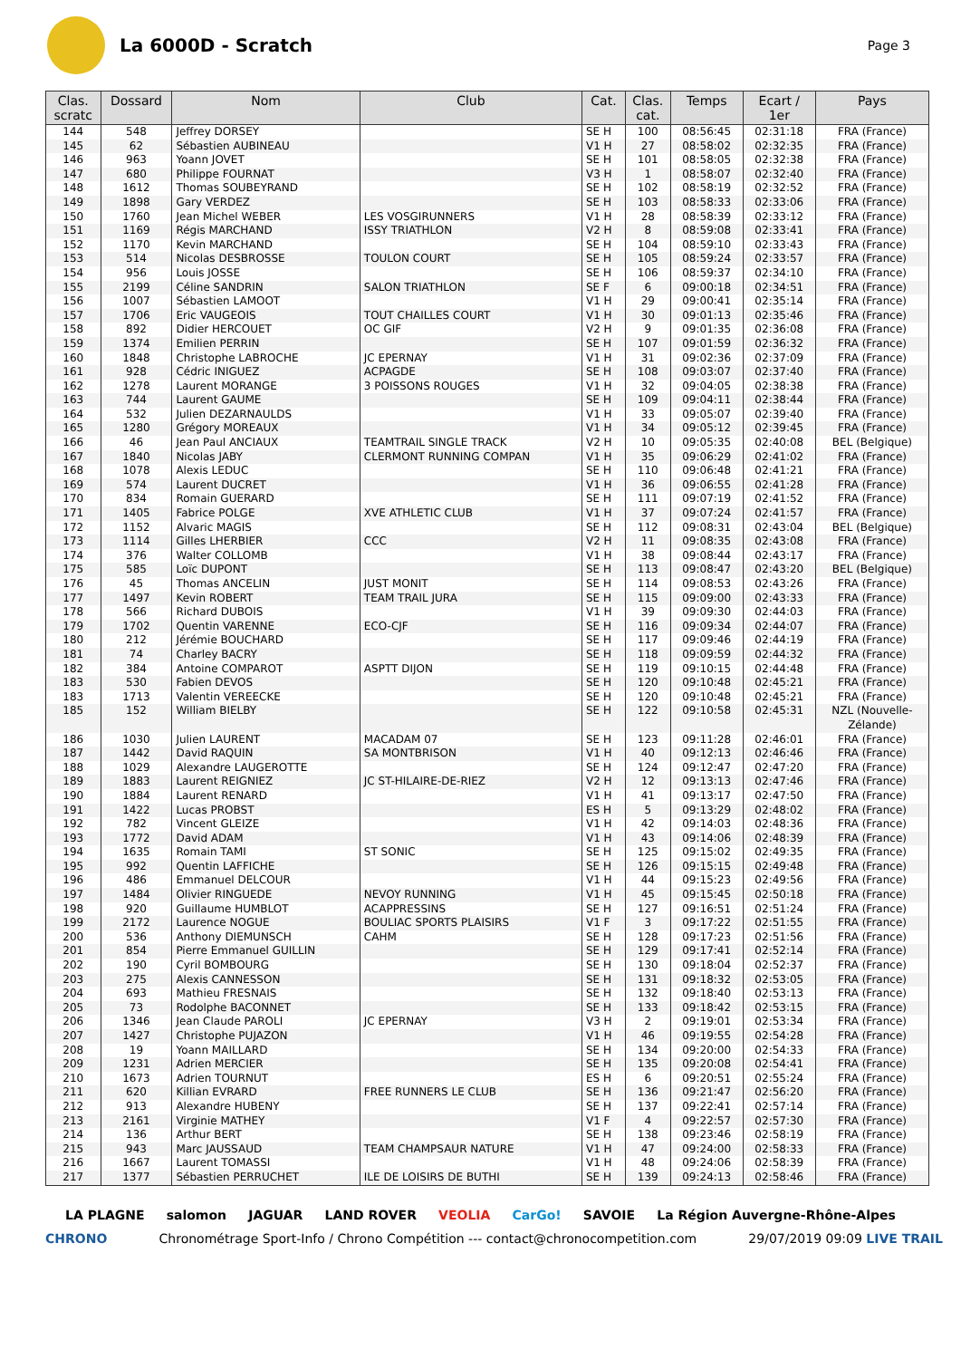La 6000D - Scratch
Page 3
| Clas. scratc | Dossard | Nom | Club | Cat. | Clas. cat. | Temps | Ecart / 1er | Pays |
| --- | --- | --- | --- | --- | --- | --- | --- | --- |
| 144 | 548 | Jeffrey DORSEY | | SE H | 100 | 08:56:45 | 02:31:18 | FRA (France) |
| 145 | 62 | Sébastien AUBINEAU | | V1 H | 27 | 08:58:02 | 02:32:35 | FRA (France) |
| 146 | 963 | Yoann JOVET | | SE H | 101 | 08:58:05 | 02:32:38 | FRA (France) |
| 147 | 680 | Philippe FOURNAT | | V3 H | 1 | 08:58:07 | 02:32:40 | FRA (France) |
| 148 | 1612 | Thomas SOUBEYRAND | | SE H | 102 | 08:58:19 | 02:32:52 | FRA (France) |
| 149 | 1898 | Gary VERDEZ | | SE H | 103 | 08:58:33 | 02:33:06 | FRA (France) |
| 150 | 1760 | Jean Michel WEBER | LES VOSGIRUNNERS | V1 H | 28 | 08:58:39 | 02:33:12 | FRA (France) |
| 151 | 1169 | Régis MARCHAND | ISSY TRIATHLON | V2 H | 8 | 08:59:08 | 02:33:41 | FRA (France) |
| 152 | 1170 | Kevin MARCHAND | | SE H | 104 | 08:59:10 | 02:33:43 | FRA (France) |
| 153 | 514 | Nicolas DESBROSSE | TOULON COURT | SE H | 105 | 08:59:24 | 02:33:57 | FRA (France) |
| 154 | 956 | Louis JOSSE | | SE H | 106 | 08:59:37 | 02:34:10 | FRA (France) |
| 155 | 2199 | Céline SANDRIN | SALON TRIATHLON | SE F | 6 | 09:00:18 | 02:34:51 | FRA (France) |
| 156 | 1007 | Sébastien LAMOOT | | V1 H | 29 | 09:00:41 | 02:35:14 | FRA (France) |
| 157 | 1706 | Eric VAUGEOIS | TOUT CHAILLES COURT | V1 H | 30 | 09:01:13 | 02:35:46 | FRA (France) |
| 158 | 892 | Didier HERCOUET | OC GIF | V2 H | 9 | 09:01:35 | 02:36:08 | FRA (France) |
| 159 | 1374 | Emilien PERRIN | | SE H | 107 | 09:01:59 | 02:36:32 | FRA (France) |
| 160 | 1848 | Christophe LABROCHE | JC EPERNAY | V1 H | 31 | 09:02:36 | 02:37:09 | FRA (France) |
| 161 | 928 | Cédric INIGUEZ | ACPAGDE | SE H | 108 | 09:03:07 | 02:37:40 | FRA (France) |
| 162 | 1278 | Laurent MORANGE | 3 POISSONS ROUGES | V1 H | 32 | 09:04:05 | 02:38:38 | FRA (France) |
| 163 | 744 | Laurent GAUME | | SE H | 109 | 09:04:11 | 02:38:44 | FRA (France) |
| 164 | 532 | Julien DEZARNAULDS | | V1 H | 33 | 09:05:07 | 02:39:40 | FRA (France) |
| 165 | 1280 | Grégory MOREAUX | | V1 H | 34 | 09:05:12 | 02:39:45 | FRA (France) |
| 166 | 46 | Jean Paul ANCIAUX | TEAMTRAIL SINGLE TRACK | V2 H | 10 | 09:05:35 | 02:40:08 | BEL (Belgique) |
| 167 | 1840 | Nicolas JABY | CLERMONT RUNNING COMPAN | V1 H | 35 | 09:06:29 | 02:41:02 | FRA (France) |
| 168 | 1078 | Alexis LEDUC | | SE H | 110 | 09:06:48 | 02:41:21 | FRA (France) |
| 169 | 574 | Laurent DUCRET | | V1 H | 36 | 09:06:55 | 02:41:28 | FRA (France) |
| 170 | 834 | Romain GUERARD | | SE H | 111 | 09:07:19 | 02:41:52 | FRA (France) |
| 171 | 1405 | Fabrice POLGE | XVE ATHLETIC CLUB | V1 H | 37 | 09:07:24 | 02:41:57 | FRA (France) |
| 172 | 1152 | Alvaric MAGIS | | SE H | 112 | 09:08:31 | 02:43:04 | BEL (Belgique) |
| 173 | 1114 | Gilles LHERBIER | CCC | V2 H | 11 | 09:08:35 | 02:43:08 | FRA (France) |
| 174 | 376 | Walter COLLOMB | | V1 H | 38 | 09:08:44 | 02:43:17 | FRA (France) |
| 175 | 585 | Loïc DUPONT | | SE H | 113 | 09:08:47 | 02:43:20 | BEL (Belgique) |
| 176 | 45 | Thomas ANCELIN | JUST MONIT | SE H | 114 | 09:08:53 | 02:43:26 | FRA (France) |
| 177 | 1497 | Kevin ROBERT | TEAM TRAIL JURA | SE H | 115 | 09:09:00 | 02:43:33 | FRA (France) |
| 178 | 566 | Richard DUBOIS | | V1 H | 39 | 09:09:30 | 02:44:03 | FRA (France) |
| 179 | 1702 | Quentin VARENNE | ECO-CJF | SE H | 116 | 09:09:34 | 02:44:07 | FRA (France) |
| 180 | 212 | Jérémie BOUCHARD | | SE H | 117 | 09:09:46 | 02:44:19 | FRA (France) |
| 181 | 74 | Charley BACRY | | SE H | 118 | 09:09:59 | 02:44:32 | FRA (France) |
| 182 | 384 | Antoine COMPAROT | ASPTT DIJON | SE H | 119 | 09:10:15 | 02:44:48 | FRA (France) |
| 183 | 530 | Fabien DEVOS | | SE H | 120 | 09:10:48 | 02:45:21 | FRA (France) |
| 183 | 1713 | Valentin VEREECKE | | SE H | 120 | 09:10:48 | 02:45:21 | FRA (France) |
| 185 | 152 | William BIELBY | | SE H | 122 | 09:10:58 | 02:45:31 | NZL (Nouvelle- Zélande) |
| 186 | 1030 | Julien LAURENT | MACADAM 07 | SE H | 123 | 09:11:28 | 02:46:01 | FRA (France) |
| 187 | 1442 | David RAQUIN | SA MONTBRISON | V1 H | 40 | 09:12:13 | 02:46:46 | FRA (France) |
| 188 | 1029 | Alexandre LAUGEROTTE | | SE H | 124 | 09:12:47 | 02:47:20 | FRA (France) |
| 189 | 1883 | Laurent REIGNIEZ | JC ST-HILAIRE-DE-RIEZ | V2 H | 12 | 09:13:13 | 02:47:46 | FRA (France) |
| 190 | 1884 | Laurent RENARD | | V1 H | 41 | 09:13:17 | 02:47:50 | FRA (France) |
| 191 | 1422 | Lucas PROBST | | ES H | 5 | 09:13:29 | 02:48:02 | FRA (France) |
| 192 | 782 | Vincent GLEIZE | | V1 H | 42 | 09:14:03 | 02:48:36 | FRA (France) |
| 193 | 1772 | David ADAM | | V1 H | 43 | 09:14:06 | 02:48:39 | FRA (France) |
| 194 | 1635 | Romain TAMI | ST SONIC | SE H | 125 | 09:15:02 | 02:49:35 | FRA (France) |
| 195 | 992 | Quentin LAFFICHE | | SE H | 126 | 09:15:15 | 02:49:48 | FRA (France) |
| 196 | 486 | Emmanuel DELCOUR | | V1 H | 44 | 09:15:23 | 02:49:56 | FRA (France) |
| 197 | 1484 | Olivier RINGUEDE | NEVOY RUNNING | V1 H | 45 | 09:15:45 | 02:50:18 | FRA (France) |
| 198 | 920 | Guillaume HUMBLOT | ACAPPRESSINS | SE H | 127 | 09:16:51 | 02:51:24 | FRA (France) |
| 199 | 2172 | Laurence NOGUE | BOULIAC SPORTS PLAISIRS | V1 F | 3 | 09:17:22 | 02:51:55 | FRA (France) |
| 200 | 536 | Anthony DIEMUNSCH | CAHM | SE H | 128 | 09:17:23 | 02:51:56 | FRA (France) |
| 201 | 854 | Pierre Emmanuel GUILLIN | | SE H | 129 | 09:17:41 | 02:52:14 | FRA (France) |
| 202 | 190 | Cyril BOMBOURG | | SE H | 130 | 09:18:04 | 02:52:37 | FRA (France) |
| 203 | 275 | Alexis CANNESSON | | SE H | 131 | 09:18:32 | 02:53:05 | FRA (France) |
| 204 | 693 | Mathieu FRESNAIS | | SE H | 132 | 09:18:40 | 02:53:13 | FRA (France) |
| 205 | 73 | Rodolphe BACONNET | | SE H | 133 | 09:18:42 | 02:53:15 | FRA (France) |
| 206 | 1346 | Jean Claude PAROLI | JC EPERNAY | V3 H | 2 | 09:19:01 | 02:53:34 | FRA (France) |
| 207 | 1427 | Christophe PUJAZON | | V1 H | 46 | 09:19:55 | 02:54:28 | FRA (France) |
| 208 | 19 | Yoann MAILLARD | | SE H | 134 | 09:20:00 | 02:54:33 | FRA (France) |
| 209 | 1231 | Adrien MERCIER | | SE H | 135 | 09:20:08 | 02:54:41 | FRA (France) |
| 210 | 1673 | Adrien TOURNUT | | ES H | 6 | 09:20:51 | 02:55:24 | FRA (France) |
| 211 | 620 | Killian EVRARD | FREE RUNNERS LE CLUB | SE H | 136 | 09:21:47 | 02:56:20 | FRA (France) |
| 212 | 913 | Alexandre HUBENY | | SE H | 137 | 09:22:41 | 02:57:14 | FRA (France) |
| 213 | 2161 | Virginie MATHEY | | V1 F | 4 | 09:22:57 | 02:57:30 | FRA (France) |
| 214 | 136 | Arthur BERT | | SE H | 138 | 09:23:46 | 02:58:19 | FRA (France) |
| 215 | 943 | Marc JAUSSAUD | TEAM CHAMPSAUR NATURE | V1 H | 47 | 09:24:00 | 02:58:33 | FRA (France) |
| 216 | 1667 | Laurent TOMASSI | | V1 H | 48 | 09:24:06 | 02:58:39 | FRA (France) |
| 217 | 1377 | Sébastien PERRUCHET | ILE DE LOISIRS DE BUTHI | SE H | 139 | 09:24:13 | 02:58:46 | FRA (France) |
LA PLAGNE salomon JAGUAR LAND ROVER VEOLIA CarGo! SAVOIE La Région Auvergne-Rhône-Alpes
CHRONO Chronométrage Sport-Info / Chrono Compétition --- contact@chronocompetition.com 29/07/2019 09:09 LIVE TRAIL